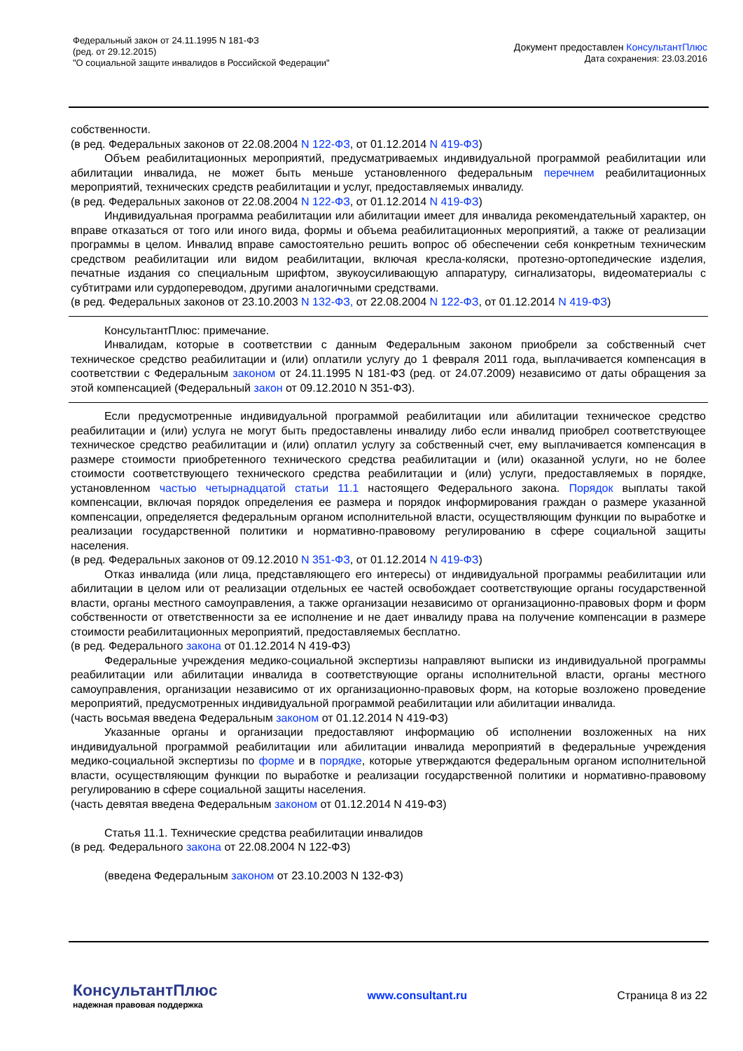Федеральный закон от 24.11.1995 N 181-ФЗ
(ред. от 29.12.2015)
"О социальной защите инвалидов в Российской Федерации"
Документ предоставлен КонсультантПлюс
Дата сохранения: 23.03.2016
собственности.
(в ред. Федеральных законов от 22.08.2004 N 122-ФЗ, от 01.12.2014 N 419-ФЗ)
Объем реабилитационных мероприятий, предусматриваемых индивидуальной программой реабилитации или абилитации инвалида, не может быть меньше установленного федеральным перечнем реабилитационных мероприятий, технических средств реабилитации и услуг, предоставляемых инвалиду.
(в ред. Федеральных законов от 22.08.2004 N 122-ФЗ, от 01.12.2014 N 419-ФЗ)
Индивидуальная программа реабилитации или абилитации имеет для инвалида рекомендательный характер, он вправе отказаться от того или иного вида, формы и объема реабилитационных мероприятий, а также от реализации программы в целом. Инвалид вправе самостоятельно решить вопрос об обеспечении себя конкретным техническим средством реабилитации или видом реабилитации, включая кресла-коляски, протезно-ортопедические изделия, печатные издания со специальным шрифтом, звукоусиливающую аппаратуру, сигнализаторы, видеоматериалы с субтитрами или сурдопереводом, другими аналогичными средствами.
(в ред. Федеральных законов от 23.10.2003 N 132-ФЗ, от 22.08.2004 N 122-ФЗ, от 01.12.2014 N 419-ФЗ)
КонсультантПлюс: примечание.
Инвалидам, которые в соответствии с данным Федеральным законом приобрели за собственный счет техническое средство реабилитации и (или) оплатили услугу до 1 февраля 2011 года, выплачивается компенсация в соответствии с Федеральным законом от 24.11.1995 N 181-ФЗ (ред. от 24.07.2009) независимо от даты обращения за этой компенсацией (Федеральный закон от 09.12.2010 N 351-ФЗ).
Если предусмотренные индивидуальной программой реабилитации или абилитации техническое средство реабилитации и (или) услуга не могут быть предоставлены инвалиду либо если инвалид приобрел соответствующее техническое средство реабилитации и (или) оплатил услугу за собственный счет, ему выплачивается компенсация в размере стоимости приобретенного технического средства реабилитации и (или) оказанной услуги, но не более стоимости соответствующего технического средства реабилитации и (или) услуги, предоставляемых в порядке, установленном частью четырнадцатой статьи 11.1 настоящего Федерального закона. Порядок выплаты такой компенсации, включая порядок определения ее размера и порядок информирования граждан о размере указанной компенсации, определяется федеральным органом исполнительной власти, осуществляющим функции по выработке и реализации государственной политики и нормативно-правовому регулированию в сфере социальной защиты населения.
(в ред. Федеральных законов от 09.12.2010 N 351-ФЗ, от 01.12.2014 N 419-ФЗ)
Отказ инвалида (или лица, представляющего его интересы) от индивидуальной программы реабилитации или абилитации в целом или от реализации отдельных ее частей освобождает соответствующие органы государственной власти, органы местного самоуправления, а также организации независимо от организационно-правовых форм и форм собственности от ответственности за ее исполнение и не дает инвалиду права на получение компенсации в размере стоимости реабилитационных мероприятий, предоставляемых бесплатно.
(в ред. Федерального закона от 01.12.2014 N 419-ФЗ)
Федеральные учреждения медико-социальной экспертизы направляют выписки из индивидуальной программы реабилитации или абилитации инвалида в соответствующие органы исполнительной власти, органы местного самоуправления, организации независимо от их организационно-правовых форм, на которые возложено проведение мероприятий, предусмотренных индивидуальной программой реабилитации или абилитации инвалида.
(часть восьмая введена Федеральным законом от 01.12.2014 N 419-ФЗ)
Указанные органы и организации предоставляют информацию об исполнении возложенных на них индивидуальной программой реабилитации или абилитации инвалида мероприятий в федеральные учреждения медико-социальной экспертизы по форме и в порядке, которые утверждаются федеральным органом исполнительной власти, осуществляющим функции по выработке и реализации государственной политики и нормативно-правовому регулированию в сфере социальной защиты населения.
(часть девятая введена Федеральным законом от 01.12.2014 N 419-ФЗ)
Статья 11.1. Технические средства реабилитации инвалидов
(в ред. Федерального закона от 22.08.2004 N 122-ФЗ)
(введена Федеральным законом от 23.10.2003 N 132-ФЗ)
КонсультантПлюс
надежная правовая поддержка
www.consultant.ru Страница 8 из 22